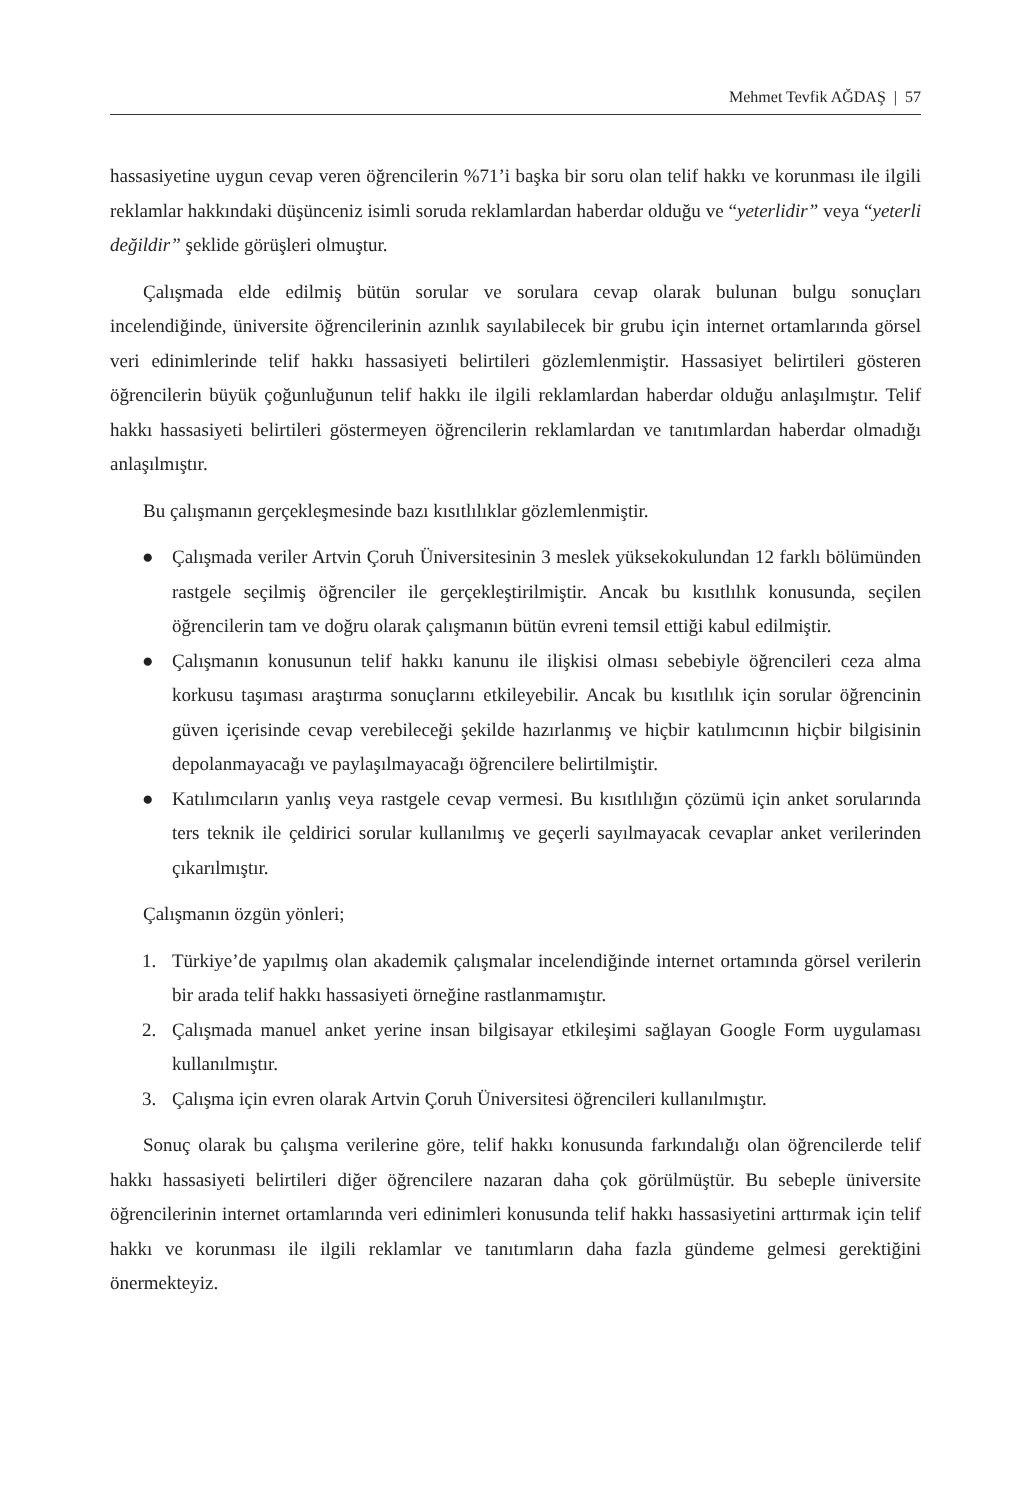Mehmet Tevfik AĞDAŞ | 57
hassasiyetine uygun cevap veren öğrencilerin %71’i başka bir soru olan telif hakkı ve korunması ile ilgili reklamlar hakkındaki düşünceniz isimli soruda reklamlardan haberdar olduğu ve “yeterlidir” veya “yeterli değildir” şeklide görüşleri olmuştur.
Çalışmada elde edilmiş bütün sorular ve sorulara cevap olarak bulunan bulgu sonuçları incelendiğinde, üniversite öğrencilerinin azınlık sayılabilecek bir grubu için internet ortamlarında görsel veri edinimlerinde telif hakkı hassasiyeti belirtileri gözlemlenmiştir. Hassasiyet belirtileri gösteren öğrencilerin büyük çoğunluğunun telif hakkı ile ilgili reklamlardan haberdar olduğu anlaşılmıştır. Telif hakkı hassasiyeti belirtileri göstermeyen öğrencilerin reklamlardan ve tanıtımlardan haberdar olmadığı anlaşılmıştır.
Bu çalışmanın gerçekleşmesinde bazı kısıtlılıklar gözlemlenmiştir.
● Çalışmada veriler Artvin Çoruh Üniversitesinin 3 meslek yüksekokulundan 12 farklı bölümünden rastgele seçilmiş öğrenciler ile gerçekleştirilmiştir. Ancak bu kısıtlılık konusunda, seçilen öğrencilerin tam ve doğru olarak çalışmanın bütün evreni temsil ettiği kabul edilmiştir.
● Çalışmanın konusunun telif hakkı kanunu ile ilişkisi olması sebebiyle öğrencileri ceza alma korkusu taşıması araştırma sonuçlarını etkileyebilir. Ancak bu kısıtlılık için sorular öğrencinin güven içerisinde cevap verebileceği şekilde hazırlanmış ve hiçbir katılımcının hiçbir bilgisinin depolanmayacağı ve paylaşılmayacağı öğrencilere belirtilmiştir.
● Katılımcıların yanlış veya rastgele cevap vermesi. Bu kısıtlılığın çözümü için anket sorularında ters teknik ile çeldirici sorular kullanılmış ve geçerli sayılmayacak cevaplar anket verilerinden çıkarılmıştır.
Çalışmanın özgün yönleri;
1. Türkiye’de yapılmış olan akademik çalışmalar incelendiğinde internet ortamında görsel verilerin bir arada telif hakkı hassasiyeti örneğine rastlanmamıştır.
2. Çalışmada manuel anket yerine insan bilgisayar etkileşimi sağlayan Google Form uygulaması kullanılmıştır.
3. Çalışma için evren olarak Artvin Çoruh Üniversitesi öğrencileri kullanılmıştır.
Sonuç olarak bu çalışma verilerine göre, telif hakkı konusunda farkındalığı olan öğrencilerde telif hakkı hassasiyeti belirtileri diğer öğrencilere nazaran daha çok görülmüştür. Bu sebeple üniversite öğrencilerinin internet ortamlarında veri edinimleri konusunda telif hakkı hassasiyetini arttırmak için telif hakkı ve korunması ile ilgili reklamlar ve tanıtımların daha fazla gündeme gelmesi gerektiğini önermekteyiz.